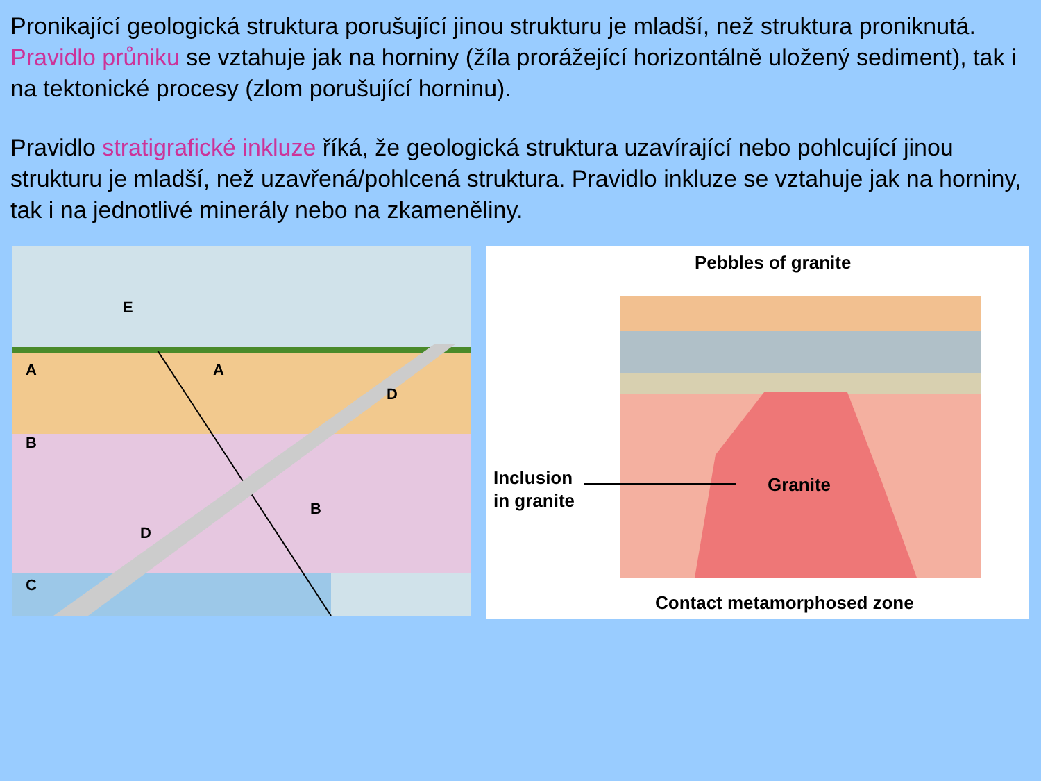Pronikající geologická struktura porušující jinou strukturu je mladší, než struktura proniknutá. Pravidlo průniku se vztahuje jak na horniny (žíla prorážející horizontálně uložený sediment), tak i na tektonické procesy (zlom porušující horninu).
Pravidlo stratigrafické inkluze říká, že geologická struktura uzavírající nebo pohlcující jinou strukturu je mladší, než uzavřená/pohlcená struktura. Pravidlo inkluze se vztahuje jak na horniny, tak i na jednotlivé minerály nebo na zkameněliny.
E
A
A
D
B
B
D
C
Pebbles of granite
Inclusion
in granite
Granite
Contact metamorphosed zone